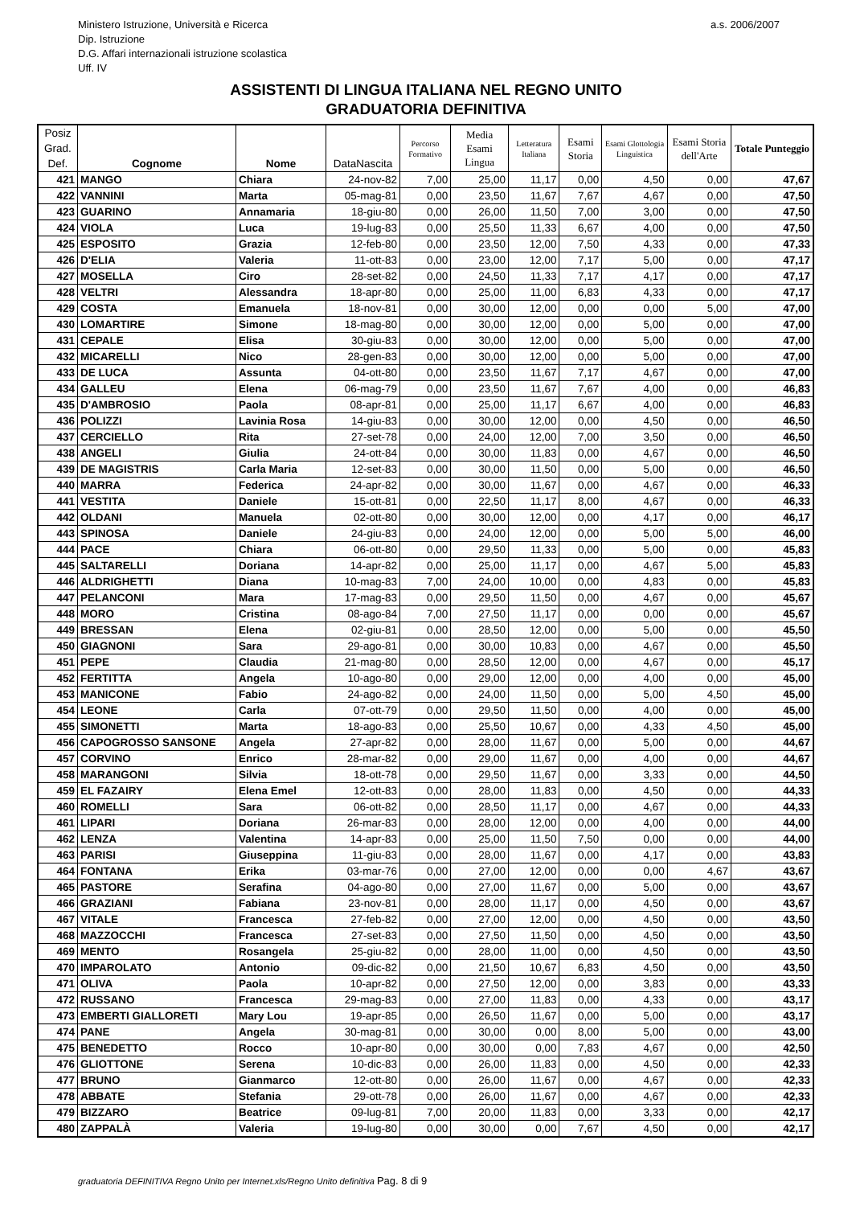Ministero Istruzione, Università e Ricerca
Dip. Istruzione
D.G. Affari internazionali istruzione scolastica
Uff. IV
a.s. 2006/2007
ASSISTENTI DI LINGUA ITALIANA NEL REGNO UNITO
GRADUATORIA DEFINITIVA
| Posiz Grad. Def. | Cognome | Nome | DataNascita | Percorso Formativo | Media Esami Lingua | Letteratura Italiana | Esami Storia | Esami Glottologia Linguistica | Esami Storia dell'Arte | Totale Punteggio |
| --- | --- | --- | --- | --- | --- | --- | --- | --- | --- | --- |
| 421 | MANGO | Chiara | 24-nov-82 | 7,00 | 25,00 | 11,17 | 0,00 | 4,50 | 0,00 | 47,67 |
| 422 | VANNINI | Marta | 05-mag-81 | 0,00 | 23,50 | 11,67 | 7,67 | 4,67 | 0,00 | 47,50 |
| 423 | GUARINO | Annamaria | 18-giu-80 | 0,00 | 26,00 | 11,50 | 7,00 | 3,00 | 0,00 | 47,50 |
| 424 | VIOLA | Luca | 19-lug-83 | 0,00 | 25,50 | 11,33 | 6,67 | 4,00 | 0,00 | 47,50 |
| 425 | ESPOSITO | Grazia | 12-feb-80 | 0,00 | 23,50 | 12,00 | 7,50 | 4,33 | 0,00 | 47,33 |
| 426 | D'ELIA | Valeria | 11-ott-83 | 0,00 | 23,00 | 12,00 | 7,17 | 5,00 | 0,00 | 47,17 |
| 427 | MOSELLA | Ciro | 28-set-82 | 0,00 | 24,50 | 11,33 | 7,17 | 4,17 | 0,00 | 47,17 |
| 428 | VELTRI | Alessandra | 18-apr-80 | 0,00 | 25,00 | 11,00 | 6,83 | 4,33 | 0,00 | 47,17 |
| 429 | COSTA | Emanuela | 18-nov-81 | 0,00 | 30,00 | 12,00 | 0,00 | 0,00 | 5,00 | 47,00 |
| 430 | LOMARTIRE | Simone | 18-mag-80 | 0,00 | 30,00 | 12,00 | 0,00 | 5,00 | 0,00 | 47,00 |
| 431 | CEPALE | Elisa | 30-giu-83 | 0,00 | 30,00 | 12,00 | 0,00 | 5,00 | 0,00 | 47,00 |
| 432 | MICARELLI | Nico | 28-gen-83 | 0,00 | 30,00 | 12,00 | 0,00 | 5,00 | 0,00 | 47,00 |
| 433 | DE LUCA | Assunta | 04-ott-80 | 0,00 | 23,50 | 11,67 | 7,17 | 4,67 | 0,00 | 47,00 |
| 434 | GALLEU | Elena | 06-mag-79 | 0,00 | 23,50 | 11,67 | 7,67 | 4,00 | 0,00 | 46,83 |
| 435 | D'AMBROSIO | Paola | 08-apr-81 | 0,00 | 25,00 | 11,17 | 6,67 | 4,00 | 0,00 | 46,83 |
| 436 | POLIZZI | Lavinia Rosa | 14-giu-83 | 0,00 | 30,00 | 12,00 | 0,00 | 4,50 | 0,00 | 46,50 |
| 437 | CERCIELLO | Rita | 27-set-78 | 0,00 | 24,00 | 12,00 | 7,00 | 3,50 | 0,00 | 46,50 |
| 438 | ANGELI | Giulia | 24-ott-84 | 0,00 | 30,00 | 11,83 | 0,00 | 4,67 | 0,00 | 46,50 |
| 439 | DE MAGISTRIS | Carla Maria | 12-set-83 | 0,00 | 30,00 | 11,50 | 0,00 | 5,00 | 0,00 | 46,50 |
| 440 | MARRA | Federica | 24-apr-82 | 0,00 | 30,00 | 11,67 | 0,00 | 4,67 | 0,00 | 46,33 |
| 441 | VESTITA | Daniele | 15-ott-81 | 0,00 | 22,50 | 11,17 | 8,00 | 4,67 | 0,00 | 46,33 |
| 442 | OLDANI | Manuela | 02-ott-80 | 0,00 | 30,00 | 12,00 | 0,00 | 4,17 | 0,00 | 46,17 |
| 443 | SPINOSA | Daniele | 24-giu-83 | 0,00 | 24,00 | 12,00 | 0,00 | 5,00 | 5,00 | 46,00 |
| 444 | PACE | Chiara | 06-ott-80 | 0,00 | 29,50 | 11,33 | 0,00 | 5,00 | 0,00 | 45,83 |
| 445 | SALTARELLI | Doriana | 14-apr-82 | 0,00 | 25,00 | 11,17 | 0,00 | 4,67 | 5,00 | 45,83 |
| 446 | ALDRIGHETTI | Diana | 10-mag-83 | 7,00 | 24,00 | 10,00 | 0,00 | 4,83 | 0,00 | 45,83 |
| 447 | PELANCONI | Mara | 17-mag-83 | 0,00 | 29,50 | 11,50 | 0,00 | 4,67 | 0,00 | 45,67 |
| 448 | MORO | Cristina | 08-ago-84 | 7,00 | 27,50 | 11,17 | 0,00 | 0,00 | 0,00 | 45,67 |
| 449 | BRESSAN | Elena | 02-giu-81 | 0,00 | 28,50 | 12,00 | 0,00 | 5,00 | 0,00 | 45,50 |
| 450 | GIAGNONI | Sara | 29-ago-81 | 0,00 | 30,00 | 10,83 | 0,00 | 4,67 | 0,00 | 45,50 |
| 451 | PEPE | Claudia | 21-mag-80 | 0,00 | 28,50 | 12,00 | 0,00 | 4,67 | 0,00 | 45,17 |
| 452 | FERTITTA | Angela | 10-ago-80 | 0,00 | 29,00 | 12,00 | 0,00 | 4,00 | 0,00 | 45,00 |
| 453 | MANICONE | Fabio | 24-ago-82 | 0,00 | 24,00 | 11,50 | 0,00 | 5,00 | 4,50 | 45,00 |
| 454 | LEONE | Carla | 07-ott-79 | 0,00 | 29,50 | 11,50 | 0,00 | 4,00 | 0,00 | 45,00 |
| 455 | SIMONETTI | Marta | 18-ago-83 | 0,00 | 25,50 | 10,67 | 0,00 | 4,33 | 4,50 | 45,00 |
| 456 | CAPOGROSSO SANSONE | Angela | 27-apr-82 | 0,00 | 28,00 | 11,67 | 0,00 | 5,00 | 0,00 | 44,67 |
| 457 | CORVINO | Enrico | 28-mar-82 | 0,00 | 29,00 | 11,67 | 0,00 | 4,00 | 0,00 | 44,67 |
| 458 | MARANGONI | Silvia | 18-ott-78 | 0,00 | 29,50 | 11,67 | 0,00 | 3,33 | 0,00 | 44,50 |
| 459 | EL FAZAIRY | Elena Emel | 12-ott-83 | 0,00 | 28,00 | 11,83 | 0,00 | 4,50 | 0,00 | 44,33 |
| 460 | ROMELLI | Sara | 06-ott-82 | 0,00 | 28,50 | 11,17 | 0,00 | 4,67 | 0,00 | 44,33 |
| 461 | LIPARI | Doriana | 26-mar-83 | 0,00 | 28,00 | 12,00 | 0,00 | 4,00 | 0,00 | 44,00 |
| 462 | LENZA | Valentina | 14-apr-83 | 0,00 | 25,00 | 11,50 | 7,50 | 0,00 | 0,00 | 44,00 |
| 463 | PARISI | Giuseppina | 11-giu-83 | 0,00 | 28,00 | 11,67 | 0,00 | 4,17 | 0,00 | 43,83 |
| 464 | FONTANA | Erika | 03-mar-76 | 0,00 | 27,00 | 12,00 | 0,00 | 0,00 | 4,67 | 43,67 |
| 465 | PASTORE | Serafina | 04-ago-80 | 0,00 | 27,00 | 11,67 | 0,00 | 5,00 | 0,00 | 43,67 |
| 466 | GRAZIANI | Fabiana | 23-nov-81 | 0,00 | 28,00 | 11,17 | 0,00 | 4,50 | 0,00 | 43,67 |
| 467 | VITALE | Francesca | 27-feb-82 | 0,00 | 27,00 | 12,00 | 0,00 | 4,50 | 0,00 | 43,50 |
| 468 | MAZZOCCHI | Francesca | 27-set-83 | 0,00 | 27,50 | 11,50 | 0,00 | 4,50 | 0,00 | 43,50 |
| 469 | MENTO | Rosangela | 25-giu-82 | 0,00 | 28,00 | 11,00 | 0,00 | 4,50 | 0,00 | 43,50 |
| 470 | IMPAROLATO | Antonio | 09-dic-82 | 0,00 | 21,50 | 10,67 | 6,83 | 4,50 | 0,00 | 43,50 |
| 471 | OLIVA | Paola | 10-apr-82 | 0,00 | 27,50 | 12,00 | 0,00 | 3,83 | 0,00 | 43,33 |
| 472 | RUSSANO | Francesca | 29-mag-83 | 0,00 | 27,00 | 11,83 | 0,00 | 4,33 | 0,00 | 43,17 |
| 473 | EMBERTI GIALLORETI | Mary Lou | 19-apr-85 | 0,00 | 26,50 | 11,67 | 0,00 | 5,00 | 0,00 | 43,17 |
| 474 | PANE | Angela | 30-mag-81 | 0,00 | 30,00 | 0,00 | 8,00 | 5,00 | 0,00 | 43,00 |
| 475 | BENEDETTO | Rocco | 10-apr-80 | 0,00 | 30,00 | 0,00 | 7,83 | 4,67 | 0,00 | 42,50 |
| 476 | GLIOTTONE | Serena | 10-dic-83 | 0,00 | 26,00 | 11,83 | 0,00 | 4,50 | 0,00 | 42,33 |
| 477 | BRUNO | Gianmarco | 12-ott-80 | 0,00 | 26,00 | 11,67 | 0,00 | 4,67 | 0,00 | 42,33 |
| 478 | ABBATE | Stefania | 29-ott-78 | 0,00 | 26,00 | 11,67 | 0,00 | 4,67 | 0,00 | 42,33 |
| 479 | BIZZARO | Beatrice | 09-lug-81 | 7,00 | 20,00 | 11,83 | 0,00 | 3,33 | 0,00 | 42,17 |
| 480 | ZAPPALÀ | Valeria | 19-lug-80 | 0,00 | 30,00 | 0,00 | 7,67 | 4,50 | 0,00 | 42,17 |
graduatoria DEFINITIVA Regno Unito per Internet.xls/Regno Unito definitiva Pag. 8 di 9